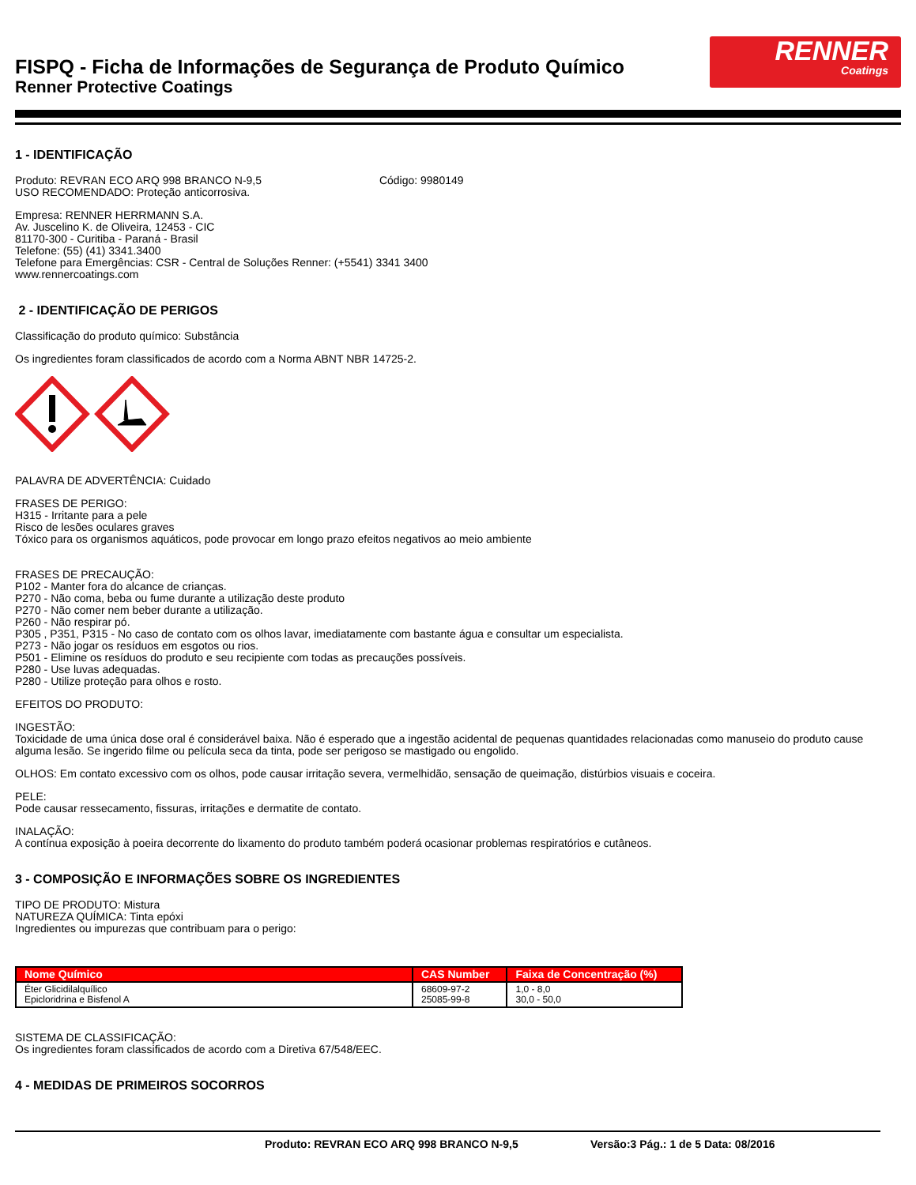FISPQ - Ficha de Informações de Segurança de Produto Químico
Renner Protective Coatings
RENNER
Coatings
1 - IDENTIFICAÇÃO
Produto: REVRAN ECO ARQ 998 BRANCO N-9,5 Código: 9980149
USO RECOMENDADO: Proteção anticorrosiva.
Empresa: RENNER HERRMANN S.A.
Av. Juscelino K. de Oliveira, 12453 - CIC
81170-300 - Curitiba - Paraná - Brasil
Telefone: (55) (41) 3341.3400
Telefone para Emergências: CSR - Central de Soluções Renner: (+5541) 3341 3400
www.rennercoatings.com
2 - IDENTIFICAÇÃO DE PERIGOS
Classificação do produto químico: Substância
Os ingredientes foram classificados de acordo com a Norma ABNT NBR 14725-2.
PALAVRA DE ADVERTÊNCIA: Cuidado
FRASES DE PERIGO:
H315 - Irritante para a pele
Risco de lesões oculares graves
Tóxico para os organismos aquáticos, pode provocar em longo prazo efeitos negativos ao meio ambiente
FRASES DE PRECAUÇÃO:
P102 - Manter fora do alcance de crianças.
P270 - Não coma, beba ou fume durante a utilização deste produto
P270 - Não comer nem beber durante a utilização.
P260 - Não respirar pó.
P305 , P351, P315 - No caso de contato com os olhos lavar, imediatamente com bastante água e consultar um especialista.
P273 - Não jogar os resíduos em esgotos ou rios.
P501 - Elimine os resíduos do produto e seu recipiente com todas as precauções possíveis.
P280 - Use luvas adequadas.
P280 - Utilize proteção para olhos e rosto.
EFEITOS DO PRODUTO:
INGESTÃO:
Toxicidade de uma única dose oral é considerável baixa. Não é esperado que a ingestão acidental de pequenas quantidades relacionadas como manuseio do produto cause alguma lesão. Se ingerido filme ou película seca da tinta, pode ser perigoso se mastigado ou engolido.
OLHOS: Em contato excessivo com os olhos, pode causar irritação severa, vermelhidão, sensação de queimação, distúrbios visuais e coceira.
PELE:
Pode causar ressecamento, fissuras, irritações e dermatite de contato.
INALAÇÃO:
A contínua exposição à poeira decorrente do lixamento do produto também poderá ocasionar problemas respiratórios e cutâneos.
3 - COMPOSIÇÃO E INFORMAÇÕES SOBRE OS INGREDIENTES
TIPO DE PRODUTO: Mistura
NATUREZA QUÍMICA: Tinta epóxi
Ingredientes ou impurezas que contribuam para o perigo:
| Nome Químico | CAS Number | Faixa de Concentração (%) |
| --- | --- | --- |
| Éter Glicidilalquílico Epicloridrina e Bisfenol A | 68609-97-2 25085-99-8 | 1,0 - 8,0 30,0 - 50,0 |
SISTEMA DE CLASSIFICAÇÃO:
Os ingredientes foram classificados de acordo com a Diretiva 67/548/EEC.
4 - MEDIDAS DE PRIMEIROS SOCORROS
Produto: REVRAN ECO ARQ 998 BRANCO N-9,5 Versão:3 Pág.: 1 de 5 Data: 08/2016